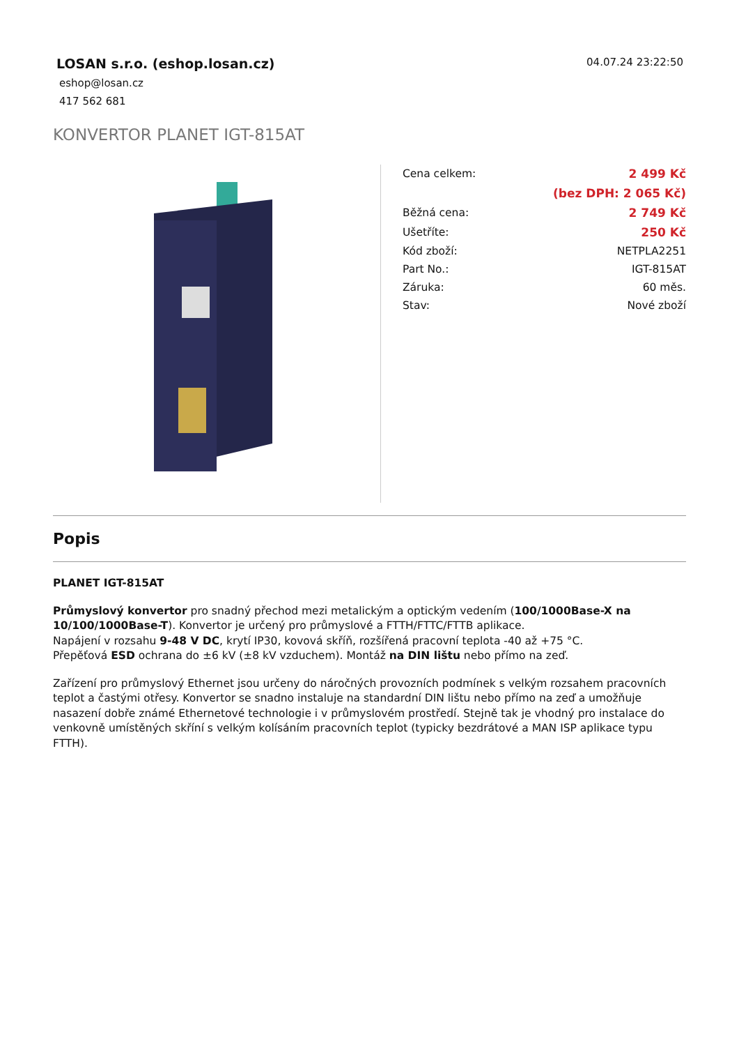LOSAN s.r.o. (eshop.losan.cz)
eshop@losan.cz
417 562 681
04.07.24 23:22:50
KONVERTOR PLANET IGT-815AT
| Cena celkem: | 2 499 Kč |
| | (bez DPH: 2 065 Kč) |
| Běžná cena: | 2 749 Kč |
| Ušetříte: | 250 Kč |
| Kód zboží: | NETPLA2251 |
| Part No.: | IGT-815AT |
| Záruka: | 60 měs. |
| Stav: | Nové zboží |
Popis
PLANET IGT-815AT
Průmyslový konvertor pro snadný přechod mezi metalickým a optickým vedením (100/1000Base-X na 10/100/1000Base-T). Konvertor je určený pro průmyslové a FTTH/FTTC/FTTB aplikace.
Napájení v rozsahu 9-48 V DC, krytí IP30, kovová skříň, rozšířená pracovní teplota -40 až +75 °C.
Přepěťová ESD ochrana do ±6 kV (±8 kV vzduchem). Montáž na DIN lištu nebo přímo na zeď.
Zařízení pro průmyslový Ethernet jsou určeny do náročných provozních podmínek s velkým rozsahem pracovních teplot a častými otřesy. Konvertor se snadno instaluje na standardní DIN lištu nebo přímo na zeď a umožňuje nasazení dobře známé Ethernetové technologie i v průmyslovém prostředí. Stejně tak je vhodný pro instalace do venkovně umístěných skříní s velkým kolísáním pracovních teplot (typicky bezdrátové a MAN ISP aplikace typu FTTH).